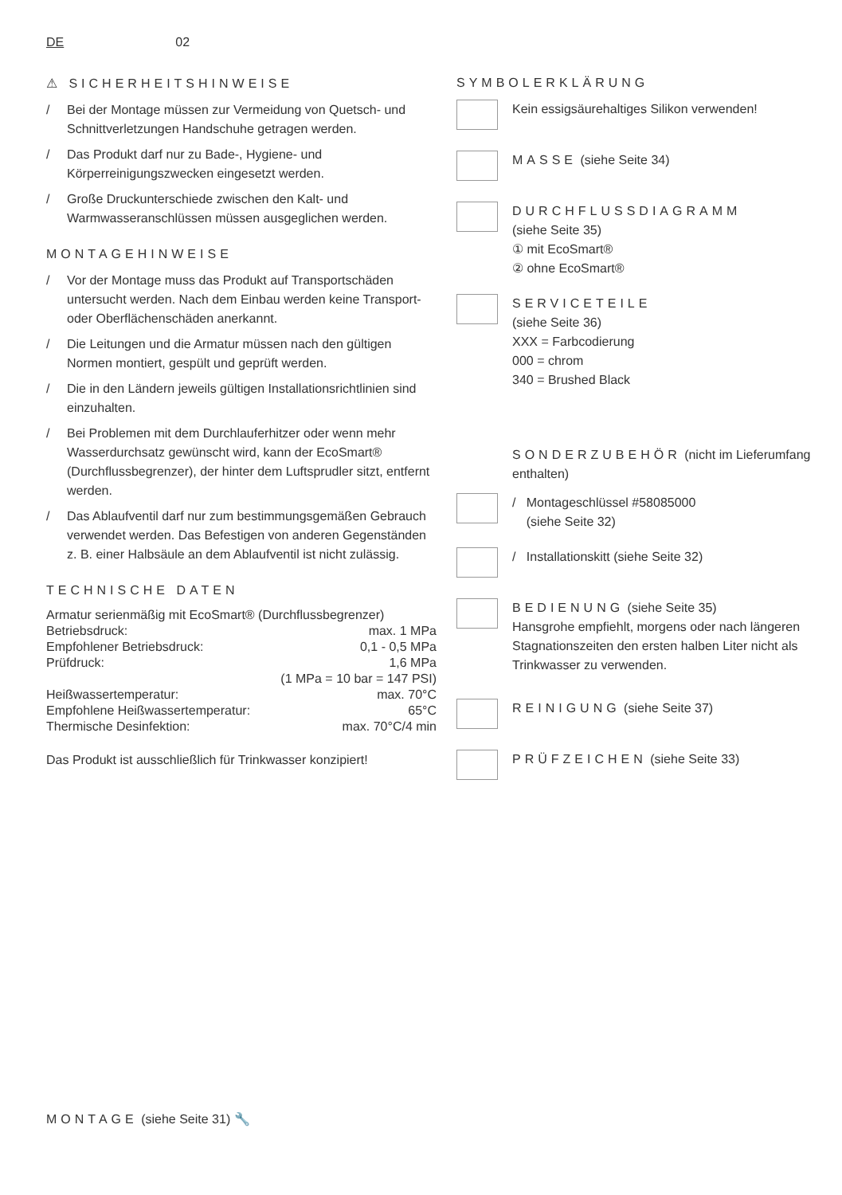DE 02
⚠ SICHERHEITSHINWEISE
/ Bei der Montage müssen zur Vermeidung von Quetsch- und Schnittverletzungen Handschuhe getragen werden.
/ Das Produkt darf nur zu Bade-, Hygiene- und Körperreinigungszwecken eingesetzt werden.
/ Große Druckunterschiede zwischen den Kalt- und Warmwasseranschlüssen müssen ausgeglichen werden.
MONTAGEHINWEISE
/ Vor der Montage muss das Produkt auf Transportschäden untersucht werden. Nach dem Einbau werden keine Transport- oder Oberflächenschäden anerkannt.
/ Die Leitungen und die Armatur müssen nach den gültigen Normen montiert, gespült und geprüft werden.
/ Die in den Ländern jeweils gültigen Installationsrichtlinien sind einzuhalten.
/ Bei Problemen mit dem Durchlauferhitzer oder wenn mehr Wasserdurchsatz gewünscht wird, kann der EcoSmart® (Durchflussbegrenzer), der hinter dem Luftsprudler sitzt, entfernt werden.
/ Das Ablaufventil darf nur zum bestimmungsgemäßen Gebrauch verwendet werden. Das Befestigen von anderen Gegenständen z. B. einer Halbsäule an dem Ablaufventil ist nicht zulässig.
TECHNISCHE DATEN
| Armatur serienmäßig mit EcoSmart® (Durchflussbegrenzer) | |
| Betriebsdruck: | max. 1 MPa |
| Empfohlener Betriebsdruck: | 0,1 - 0,5 MPa |
| Prüfdruck: | 1,6 MPa |
| | (1 MPa = 10 bar = 147 PSI) |
| Heißwassertemperatur: | max. 70°C |
| Empfohlene Heißwassertemperatur: | 65°C |
| Thermische Desinfektion: | max. 70°C/4 min |
Das Produkt ist ausschließlich für Trinkwasser konzipiert!
SYMBOLERKLÄRUNG
Kein essigsäurehaltiges Silikon verwenden!
MASSE (siehe Seite 34)
DURCHFLUSSDIAGRAMM
(siehe Seite 35)
① mit EcoSmart®
② ohne EcoSmart®
SERVICETEILE
(siehe Seite 36)
XXX = Farbcodierung
000 = chrom
340 = Brushed Black
SONDERZUBEHÖR (nicht im Lieferumfang enthalten)
/ Montageschlüssel #58085000
(siehe Seite 32)
/ Installationskitt (siehe Seite 32)
BEDIENUNG (siehe Seite 35)
Hansgrohe empfiehlt, morgens oder nach längeren Stagnationszeiten den ersten halben Liter nicht als Trinkwasser zu verwenden.
REINIGUNG (siehe Seite 37)
PRÜFZEICHEN (siehe Seite 33)
MONTAGE (siehe Seite 31) 🔧